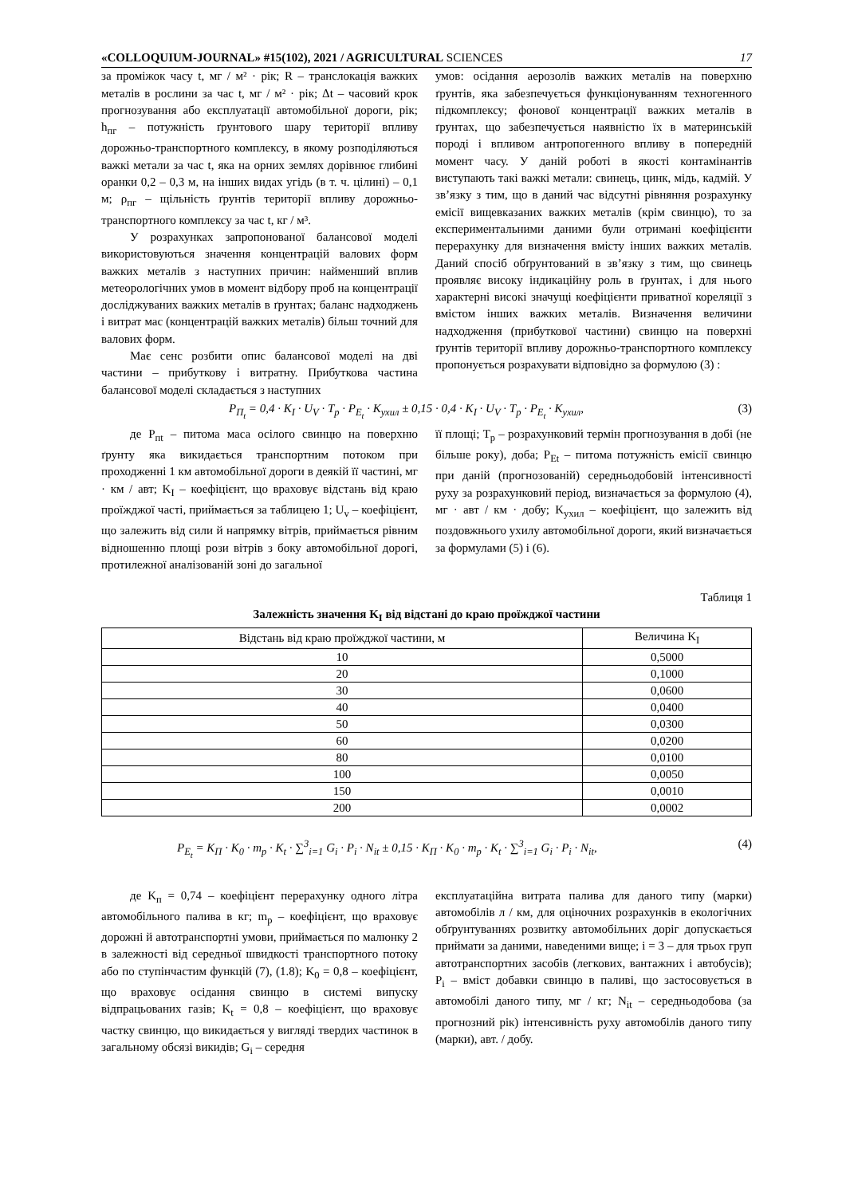«COLLOQUIUM-JOURNAL» #15(102), 2021 / AGRICULTURAL SCIENCES 17
за проміжок часу t, мг / м² · рік; R – транслокація важких металів в рослини за час t, мг / м² · рік; Δt – часовий крок прогнозування або експлуатації автомобільної дороги, рік; h<sub>пг</sub> – потужність ґрунтового шару території впливу дорожньо-транспортного комплексу, в якому розподіляються важкі метали за час t, яка на орних землях дорівнює глибині оранки 0,2 – 0,3 м, на інших видах угідь (в т. ч. цілині) – 0,1 м; ρ<sub>пг</sub> – щільність ґрунтів території впливу дорожньо-транспортного комплексу за час t, кг / м³.
У розрахунках запропонованої балансової моделі використовуються значення концентрацій валових форм важких металів з наступних причин: найменший вплив метеорологічних умов в момент відбору проб на концентрації досліджуваних важких металів в ґрунтах; баланс надходжень і витрат мас (концентрацій важких металів) більш точний для валових форм.
Має сенс розбити опис балансової моделі на дві частини – прибуткову і витратну. Прибуткова частина балансової моделі складається з наступних
умов: осідання аерозолів важких металів на поверхню ґрунтів, яка забезпечується функціонуванням техногенного підкомплексу; фонової концентрації важких металів в ґрунтах, що забезпечується наявністю їх в материнській породі і впливом антропогенного впливу в попередній момент часу. У даній роботі в якості контамінантів виступають такі важкі метали: свинець, цинк, мідь, кадмій. У зв’язку з тим, що в даний час відсутні рівняння розрахунку емісії вищевказаних важких металів (крім свинцю), то за експериментальними даними були отримані коефіцієнти перерахунку для визначення вмісту інших важких металів. Даний спосіб обґрунтований в зв’язку з тим, що свинець проявляє високу індикаційну роль в ґрунтах, і для нього характерні високі значущі коефіцієнти приватної кореляції з вмістом інших важких металів. Визначення величини надходження (прибуткової частини) свинцю на поверхні ґрунтів території впливу дорожньо-транспортного комплексу пропонується розрахувати відповідно за формулою (3) :
P<sub>П<sub>t</sub></sub> = 0,4 · K<sub>I</sub> · U<sub>V</sub> · T<sub>p</sub> · P<sub>E<sub>t</sub></sub> · K<sub>ухил</sub> ± 0,15 · 0,4 · K<sub>I</sub> · U<sub>V</sub> · T<sub>p</sub> · P<sub>E<sub>t</sub></sub> · K<sub>ухил</sub>, (3)
де P<sub>пt</sub> – питома маса осілого свинцю на поверхню ґрунту яка викидається транспортним потоком при проходженні 1 км автомобільної дороги в деякій її частині, мг · км / авт; K<sub>I</sub> – коефіцієнт, що враховує відстань від краю проїжджої часті, приймається за таблицею 1; U<sub>v</sub> – коефіцієнт, що залежить від сили й напрямку вітрів, приймається рівним відношенню площі рози вітрів з боку автомобільної дорогі, протилежної аналізованій зоні до загальної
її площі; T<sub>p</sub> – розрахунковий термін прогнозування в добі (не більше року), доба; P<sub>Et</sub> – питома потужність емісії свинцю при даній (прогнозованій) середньодобовій інтенсивності руху за розрахунковий період, визначається за формулою (4), мг · авт / км · добу; K<sub>ухил</sub> – коефіцієнт, що залежить від поздовжнього ухилу автомобільної дороги, який визначається за формулами (5) і (6).
Таблиця 1
Залежність значення K<sub>I</sub> від відстані до краю проїжджої частини
| Відстань від краю проїжджої частини, м | Величина K<sub>I</sub> |
| --- | --- |
| 10 | 0,5000 |
| 20 | 0,1000 |
| 30 | 0,0600 |
| 40 | 0,0400 |
| 50 | 0,0300 |
| 60 | 0,0200 |
| 80 | 0,0100 |
| 100 | 0,0050 |
| 150 | 0,0010 |
| 200 | 0,0002 |
P<sub>E<sub>t</sub></sub> = K<sub>П</sub> · K<sub>0</sub> · m<sub>p</sub> · K<sub>t</sub> · ∑<sup>3</sup><sub>i=1</sub> G<sub>i</sub> · P<sub>i</sub> · N<sub>it</sub> ± 0,15 · K<sub>П</sub> · K<sub>0</sub> · m<sub>p</sub> · K<sub>t</sub> · ∑<sup>3</sup><sub>i=1</sub> G<sub>i</sub> · P<sub>i</sub> · N<sub>it</sub>, (4)
де K<sub>п</sub> = 0,74 – коефіцієнт перерахунку одного літра автомобільного палива в кг; m<sub>p</sub> – коефіцієнт, що враховує дорожні й автотранспортні умови, приймається по малюнку 2 в залежності від середньої швидкості транспортного потоку або по ступінчастим функцій (7), (1.8); K<sub>0</sub> = 0,8 – коефіцієнт, що враховує осідання свинцю в системі випуску відпрацьованих газів; K<sub>t</sub> = 0,8 – коефіцієнт, що враховує частку свинцю, що викидається у вигляді твердих частинок в загальному обсязі викидів; G<sub>i</sub> – середня
експлуатаційна витрата палива для даного типу (марки) автомобілів л / км, для оціночних розрахунків в екологічних обґрунтуваннях розвитку автомобільних доріг допускається приймати за даними, наведеними вище; i = 3 – для трьох груп автотранспортних засобів (легкових, вантажних і автобусів); P<sub>i</sub> – вміст добавки свинцю в паливі, що застосовується в автомобілі даного типу, мг / кг; N<sub>it</sub> – середньодобова (за прогнозний рік) інтенсивність руху автомобілів даного типу (марки), авт. / добу.